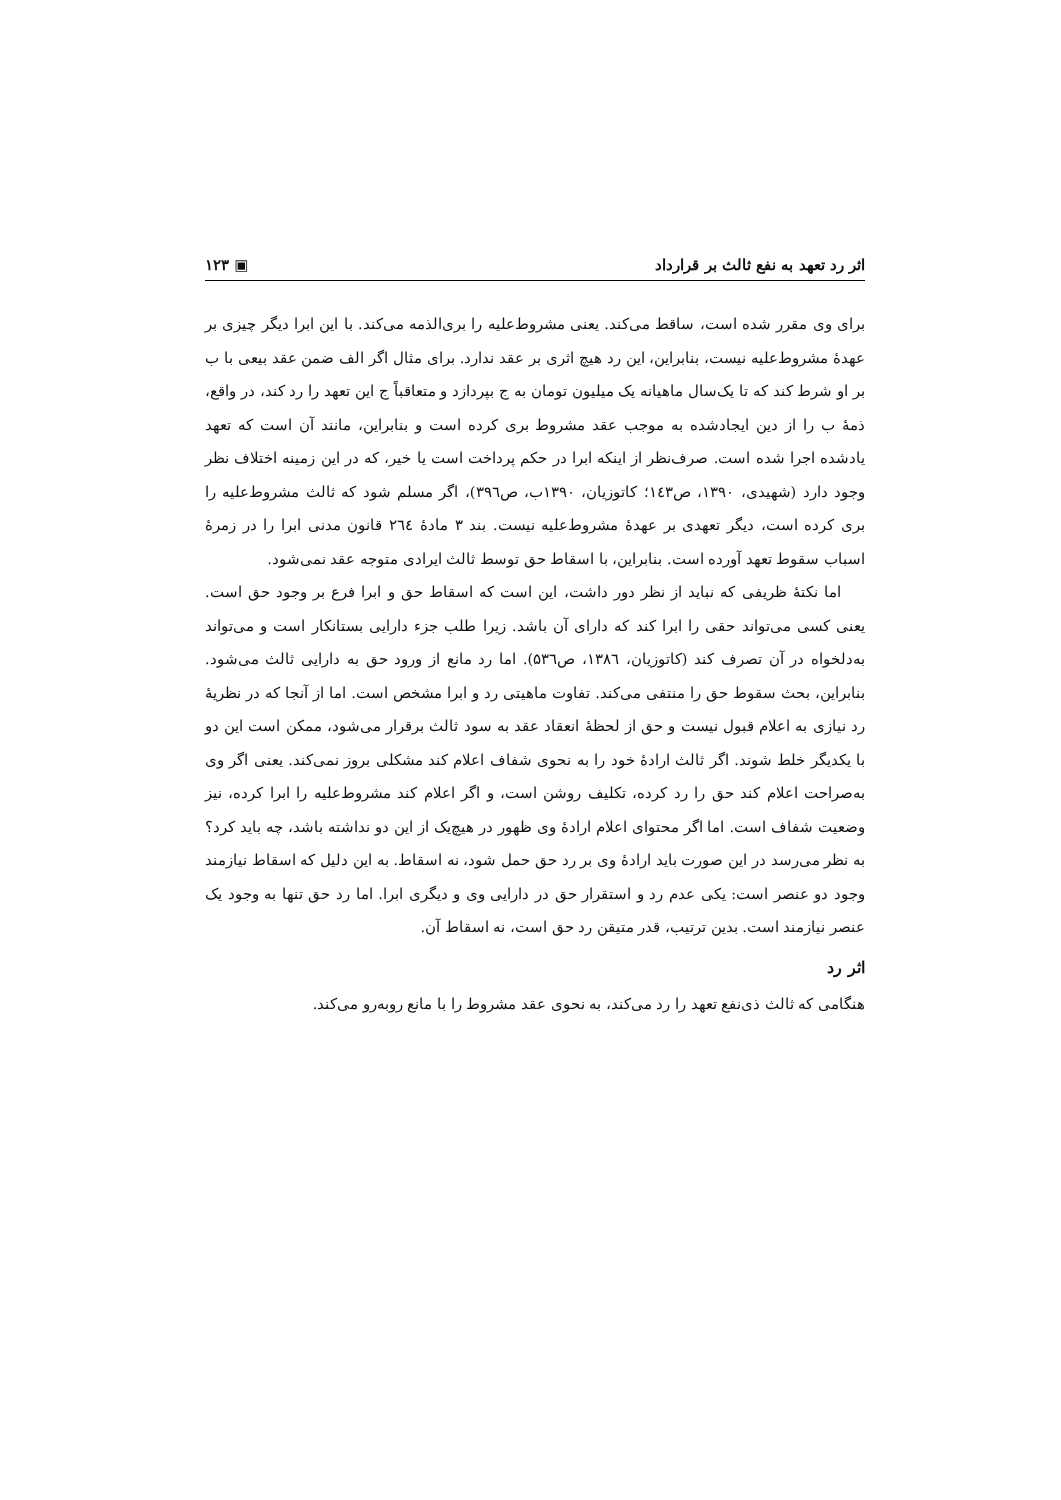اثر رد تعهد به نفع ثالث بر قرارداد ▣ ۱۲۳
برای وی مقرر شده است، ساقط می‌کند. یعنی مشروط‌علیه را بری‌الذمه می‌کند. با این ابرا دیگر چیزی بر عهدهٔ مشروط‌علیه نیست، بنابراین، این رد هیچ اثری بر عقد ندارد. برای مثال اگر الف ضمن عقد بیعی با ب بر او شرط کند که تا یک‌سال ماهیانه یک میلیون تومان به ج بپردازد و متعاقباً ج این تعهد را رد کند، در واقع، ذمهٔ ب را از دین ایجادشده به موجب عقد مشروط بری کرده است و بنابراین، مانند آن است که تعهد یادشده اجرا شده است. صرف‌نظر از اینکه ابرا در حکم پرداخت است یا خیر، که در این زمینه اختلاف نظر وجود دارد (شهیدی، ۱۳۹۰، ص۱٤۳؛ کاتوزیان، ۱۳۹۰ب، ص۳۹٦)، اگر مسلم شود که ثالث مشروط‌علیه را بری کرده است، دیگر تعهدی بر عهدهٔ مشروط‌علیه نیست. بند ۳ مادهٔ ۲٦٤ قانون مدنی ابرا را در زمرهٔ اسباب سقوط تعهد آورده است. بنابراین، با اسقاط حق توسط ثالث ایرادی متوجه عقد نمی‌شود.
اما نکتهٔ ظریفی که نباید از نظر دور داشت، این است که اسقاط حق و ابرا فرع بر وجود حق است. یعنی کسی می‌تواند حقی را ابرا کند که دارای آن باشد. زیرا طلب جزء دارایی بستانکار است و می‌تواند به‌دلخواه در آن تصرف کند (کاتوزیان، ۱۳۸٦، ص۵۳٦). اما رد مانع از ورود حق به دارایی ثالث می‌شود. بنابراین، بحث سقوط حق را منتفی می‌کند. تفاوت ماهیتی رد و ابرا مشخص است. اما از آنجا که در نظریهٔ رد نیازی به اعلام قبول نیست و حق از لحظهٔ انعقاد عقد به سود ثالث برقرار می‌شود، ممکن است این دو با یکدیگر خلط شوند. اگر ثالث ارادهٔ خود را به نحوی شفاف اعلام کند مشکلی بروز نمی‌کند. یعنی اگر وی به‌صراحت اعلام کند حق را رد کرده، تکلیف روشن است، و اگر اعلام کند مشروط‌علیه را ابرا کرده، نیز وضعیت شفاف است. اما اگر محتوای اعلام ارادهٔ وی ظهور در هیچ‌یک از این دو نداشته باشد، چه باید کرد؟ به نظر می‌رسد در این صورت باید ارادهٔ وی بر رد حق حمل شود، نه اسقاط. به این دلیل که اسقاط نیازمند وجود دو عنصر است: یکی عدم رد و استقرار حق در دارایی وی و دیگری ابرا. اما رد حق تنها به وجود یک عنصر نیازمند است. بدین ترتیب، قدر متیقن رد حق است، نه اسقاط آن.
اثر رد
هنگامی که ثالث ذی‌نفع تعهد را رد می‌کند، به نحوی عقد مشروط را با مانع روبه‌رو می‌کند.